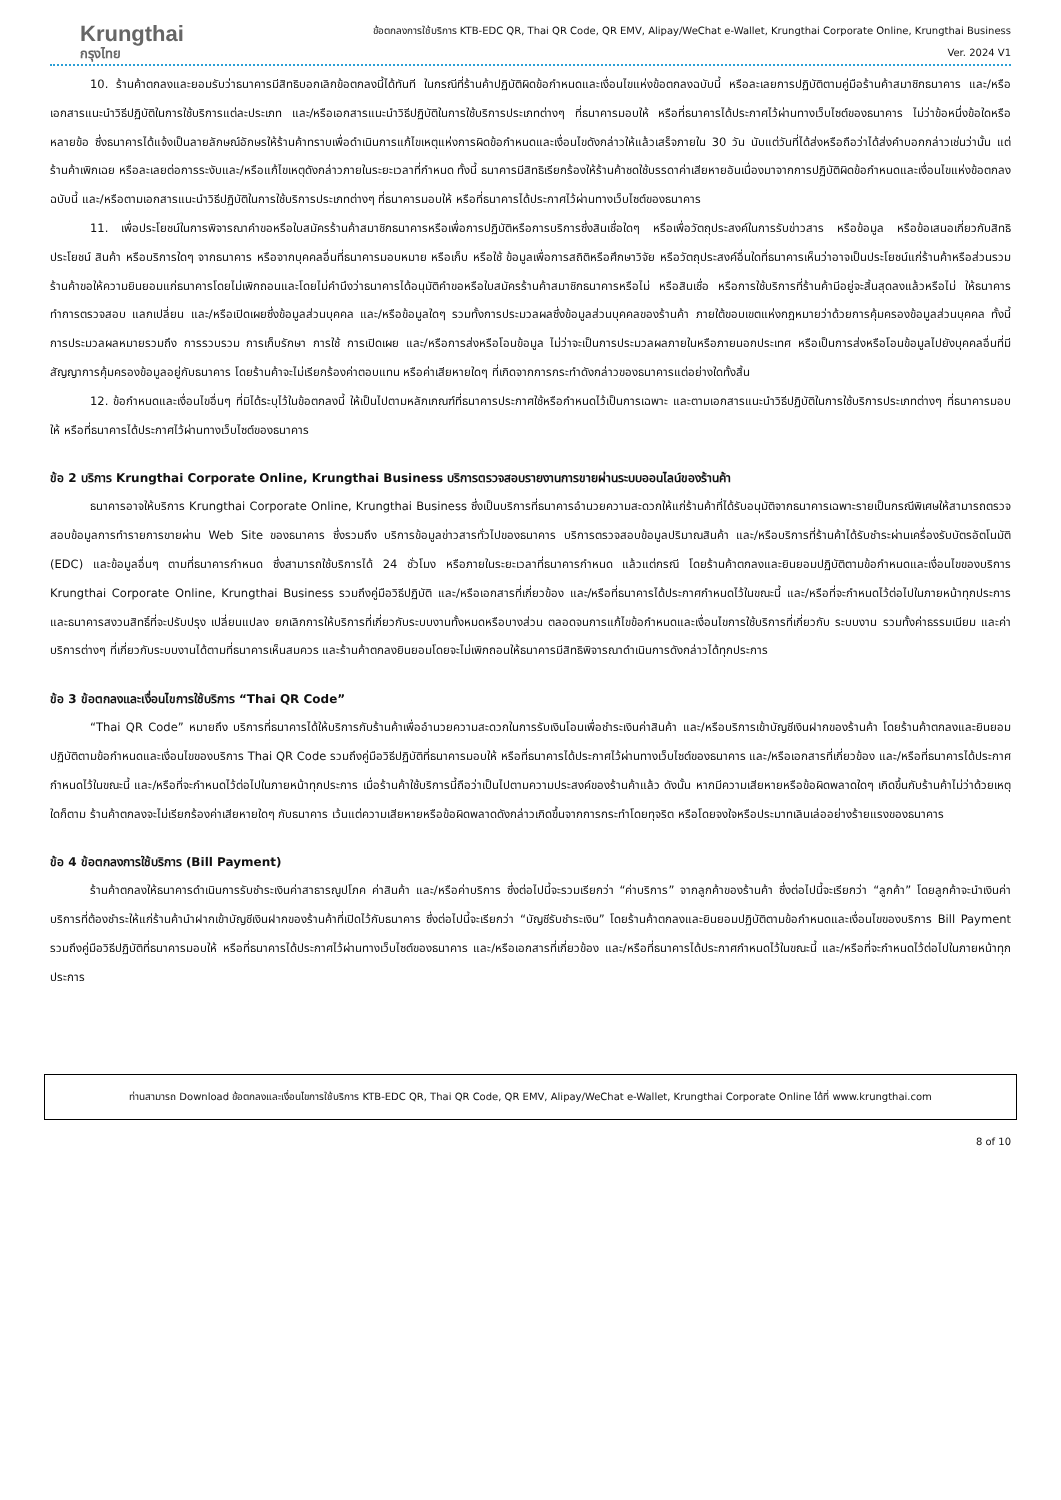Krungthai
กรุงไทย
ข้อตกลงการใช้บริการ KTB-EDC QR, Thai QR Code, QR EMV, Alipay/WeChat e-Wallet, Krungthai Corporate Online, Krungthai Business
Ver. 2024 V1
10. ร้านค้าตกลงและยอมรับว่าธนาคารมีสิทธิบอกเลิกข้อตกลงนี้ได้ทันที ในกรณีที่ร้านค้าปฏิบัติผิดข้อกำหนดและเงื่อนไขแห่งข้อตกลงฉบับนี้ หรือละเลยการปฏิบัติตามคู่มือร้านค้าสมาชิกธนาคาร และ/หรือเอกสารแนะนำวิธีปฏิบัติในการใช้บริการแต่ละประเภท และ/หรือเอกสารแนะนำวิธีปฏิบัติในการใช้บริการประเภทต่างๆ ที่ธนาคารมอบให้ หรือที่ธนาคารได้ประกาศไว้ผ่านทางเว็บไซต์ของธนาคาร ไม่ว่าข้อหนึ่งข้อใดหรือหลายข้อ ซึ่งธนาคารได้แจ้งเป็นลายลักษณ์อักษรให้ร้านค้าทราบเพื่อดำเนินการแก้ไขเหตุแห่งการผิดข้อกำหนดและเงื่อนไขดังกล่าวให้แล้วเสร็จภายใน 30 วัน นับแต่วันที่ได้ส่งหรือถือว่าได้ส่งคำบอกกล่าวเช่นว่านั้น แต่ร้านค้าเพิกเฉย หรือละเลยต่อการระงับและ/หรือแก้ไขเหตุดังกล่าวภายในระยะเวลาที่กำหนด ทั้งนี้ ธนาคารมีสิทธิเรียกร้องให้ร้านค้าชดใช้บรรดาค่าเสียหายอันเนื่องมาจากการปฏิบัติผิดข้อกำหนดและเงื่อนไขแห่งข้อตกลงฉบับนี้ และ/หรือตามเอกสารแนะนำวิธีปฏิบัติในการใช้บริการประเภทต่างๆ ที่ธนาคารมอบให้ หรือที่ธนาคารได้ประกาศไว้ผ่านทางเว็บไซต์ของธนาคาร
11. เพื่อประโยชน์ในการพิจารณาคำขอหรือใบสมัครร้านค้าสมาชิกธนาคารหรือเพื่อการปฏิบัติหรือการบริการซึ่งสินเชื่อใดๆ หรือเพื่อวัตถุประสงค์ในการรับข่าวสาร หรือข้อมูล หรือข้อเสนอเกี่ยวกับสิทธิประโยชน์ สินค้า หรือบริการใดๆ จากธนาคาร หรือจากบุคคลอื่นที่ธนาคารมอบหมาย หรือเก็บ หรือใช้ ข้อมูลเพื่อการสถิติหรือศึกษาวิจัย หรือวัตถุประสงค์อื่นใดที่ธนาคารเห็นว่าอาจเป็นประโยชน์แก่ร้านค้าหรือส่วนรวม ร้านค้าขอให้ความยินยอมแก่ธนาคารโดยไม่เพิกถอนและโดยไม่คำนึงว่าธนาคารได้อนุมัติคำขอหรือใบสมัครร้านค้าสมาชิกธนาคารหรือไม่ หรือสินเชื่อ หรือการใช้บริการที่ร้านค้ามีอยู่จะสิ้นสุดลงแล้วหรือไม่ ให้ธนาคารทำการตรวจสอบ แลกเปลี่ยน และ/หรือเปิดเผยซึ่งข้อมูลส่วนบุคคล และ/หรือข้อมูลใดๆ รวมทั้งการประมวลผลซึ่งข้อมูลส่วนบุคคลของร้านค้า ภายใต้ขอบเขตแห่งกฎหมายว่าด้วยการคุ้มครองข้อมูลส่วนบุคคล ทั้งนี้ การประมวลผลหมายรวมถึง การรวบรวม การเก็บรักษา การใช้ การเปิดเผย และ/หรือการส่งหรือโอนข้อมูล ไม่ว่าจะเป็นการประมวลผลภายในหรือภายนอกประเทศ หรือเป็นการส่งหรือโอนข้อมูลไปยังบุคคลอื่นที่มีสัญญาการคุ้มครองข้อมูลอยู่กับธนาคาร โดยร้านค้าจะไม่เรียกร้องค่าตอบแทน หรือค่าเสียหายใดๆ ที่เกิดจากการกระทำดังกล่าวของธนาคารแต่อย่างใดทั้งสิ้น
12. ข้อกำหนดและเงื่อนไขอื่นๆ ที่มิได้ระบุไว้ในข้อตกลงนี้ ให้เป็นไปตามหลักเกณฑ์ที่ธนาคารประกาศใช้หรือกำหนดไว้เป็นการเฉพาะ และตามเอกสารแนะนำวิธีปฏิบัติในการใช้บริการประเภทต่างๆ ที่ธนาคารมอบให้ หรือที่ธนาคารได้ประกาศไว้ผ่านทางเว็บไซต์ของธนาคาร
ข้อ 2 บริการ Krungthai Corporate Online, Krungthai Business บริการตรวจสอบรายงานการขายผ่านระบบออนไลน์ของร้านค้า
ธนาคารอาจให้บริการ Krungthai Corporate Online, Krungthai Business ซึ่งเป็นบริการที่ธนาคารอำนวยความสะดวกให้แก่ร้านค้าที่ได้รับอนุมัติจากธนาคารเฉพาะรายเป็นกรณีพิเศษให้สามารถตรวจสอบข้อมูลการทำรายการขายผ่าน Web Site ของธนาคาร ซึ่งรวมถึง บริการข้อมูลข่าวสารทั่วไปของธนาคาร บริการตรวจสอบข้อมูลปริมาณสินค้า และ/หรือบริการที่ร้านค้าได้รับชำระผ่านเครื่องรับบัตรอัตโนมัติ (EDC) และข้อมูลอื่นๆ ตามที่ธนาคารกำหนด ซึ่งสามารถใช้บริการได้ 24 ชั่วโมง หรือภายในระยะเวลาที่ธนาคารกำหนด แล้วแต่กรณี โดยร้านค้าตกลงและยินยอมปฏิบัติตามข้อกำหนดและเงื่อนไขของบริการ Krungthai Corporate Online, Krungthai Business รวมถึงคู่มือวิธีปฏิบัติ และ/หรือเอกสารที่เกี่ยวข้อง และ/หรือที่ธนาคารได้ประกาศกำหนดไว้ในขณะนี้ และ/หรือที่จะกำหนดไว้ต่อไปในภายหน้าทุกประการ และธนาคารสงวนสิทธิ์ที่จะปรับปรุง เปลี่ยนแปลง ยกเลิกการให้บริการที่เกี่ยวกับระบบงานทั้งหมดหรือบางส่วน ตลอดจนการแก้ไขข้อกำหนดและเงื่อนไขการใช้บริการที่เกี่ยวกับ ระบบงาน รวมทั้งค่าธรรมเนียม และค่าบริการต่างๆ ที่เกี่ยวกับระบบงานได้ตามที่ธนาคารเห็นสมควร และร้านค้าตกลงยินยอมโดยจะไม่เพิกถอนให้ธนาคารมีสิทธิพิจารณาดำเนินการดังกล่าวได้ทุกประการ
ข้อ 3 ข้อตกลงและเงื่อนไขการใช้บริการ “Thai QR Code”
“Thai QR Code” หมายถึง บริการที่ธนาคารได้ให้บริการกับร้านค้าเพื่ออำนวยความสะดวกในการรับเงินโอนเพื่อชำระเงินค่าสินค้า และ/หรือบริการเข้าบัญชีเงินฝากของร้านค้า โดยร้านค้าตกลงและยินยอมปฏิบัติตามข้อกำหนดและเงื่อนไขของบริการ Thai QR Code รวมถึงคู่มือวิธีปฏิบัติที่ธนาคารมอบให้ หรือที่ธนาคารได้ประกาศไว้ผ่านทางเว็บไซต์ของธนาคาร และ/หรือเอกสารที่เกี่ยวข้อง และ/หรือที่ธนาคารได้ประกาศกำหนดไว้ในขณะนี้ และ/หรือที่จะกำหนดไว้ต่อไปในภายหน้าทุกประการ เมื่อร้านค้าใช้บริการนี้ถือว่าเป็นไปตามความประสงค์ของร้านค้าแล้ว ดังนั้น หากมีความเสียหายหรือข้อผิดพลาดใดๆ เกิดขึ้นกับร้านค้าไม่ว่าด้วยเหตุใดก็ตาม ร้านค้าตกลงจะไม่เรียกร้องค่าเสียหายใดๆ กับธนาคาร เว้นแต่ความเสียหายหรือข้อผิดพลาดดังกล่าวเกิดขึ้นจากการกระทำโดยทุจริต หรือโดยจงใจหรือประมาทเลินเล่ออย่างร้ายแรงของธนาคาร
ข้อ 4 ข้อตกลงการใช้บริการ (Bill Payment)
ร้านค้าตกลงให้ธนาคารดำเนินการรับชำระเงินค่าสาธารณูปโภค ค่าสินค้า และ/หรือค่าบริการ ซึ่งต่อไปนี้จะรวมเรียกว่า “ค่าบริการ” จากลูกค้าของร้านค้า ซึ่งต่อไปนี้จะเรียกว่า “ลูกค้า” โดยลูกค้าจะนำเงินค่าบริการที่ต้องชำระให้แก่ร้านค้านำฝากเข้าบัญชีเงินฝากของร้านค้าที่เปิดไว้กับธนาคาร ซึ่งต่อไปนี้จะเรียกว่า “บัญชีรับชำระเงิน” โดยร้านค้าตกลงและยินยอมปฏิบัติตามข้อกำหนดและเงื่อนไขของบริการ Bill Payment รวมถึงคู่มือวิธีปฏิบัติที่ธนาคารมอบให้ หรือที่ธนาคารได้ประกาศไว้ผ่านทางเว็บไซต์ของธนาคาร และ/หรือเอกสารที่เกี่ยวข้อง และ/หรือที่ธนาคารได้ประกาศกำหนดไว้ในขณะนี้ และ/หรือที่จะกำหนดไว้ต่อไปในภายหน้าทุกประการ
ท่านสามารถ Download ข้อตกลงและเงื่อนไขการใช้บริการ KTB-EDC QR, Thai QR Code, QR EMV, Alipay/WeChat e-Wallet, Krungthai Corporate Online ได้ที่ www.krungthai.com
8 of 10